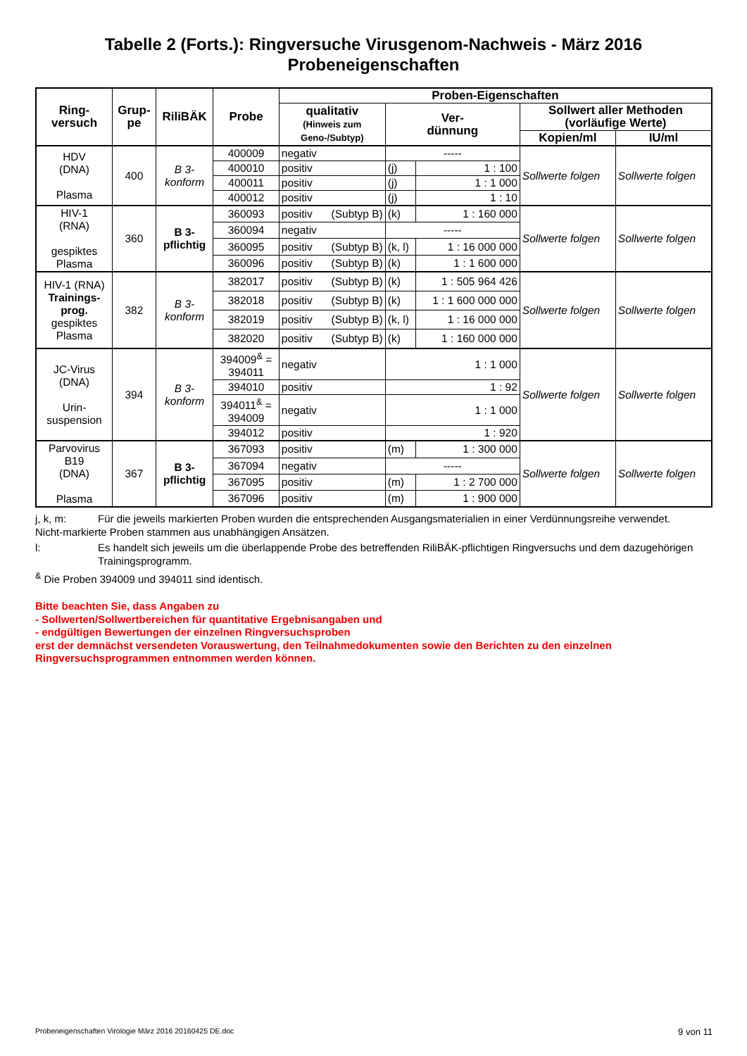Tabelle 2 (Forts.): Ringversuche Virusgenom-Nachweis - März 2016
Probeneigenschaften
| Ring- versuch | Grup- pe | RiliBÄK | Probe | Proben-Eigenschaften | | | | | |
| --- | --- | --- | --- | --- | --- | --- | --- | --- | --- |
| | | | | qualitativ (Hinweis zum Geno-/Subtyp) | | Ver- dünnung | | Sollwert aller Methoden (vorläufige Werte) | |
| | | | | | | | | Kopien/ml | IU/ml |
| HDV (DNA) Plasma | 400 | B 3- konform | 400009 | negativ | | ----- | | Sollwerte folgen | Sollwerte folgen |
| | | | 400010 | positiv | | (j) | 1 : 100 | | |
| | | | 400011 | positiv | | (j) | 1 : 1 000 | | |
| | | | 400012 | positiv | | (j) | 1 : 10 | | |
| HIV-1 (RNA) gespiktes Plasma | 360 | B 3- pflichtig | 360093 | positiv | (Subtyp B) | (k) | 1 : 160 000 | Sollwerte folgen | Sollwerte folgen |
| | | | 360094 | negativ | | ----- | | | |
| | | | 360095 | positiv | (Subtyp B) | (k, l) | 1 : 16 000 000 | | |
| | | | 360096 | positiv | (Subtyp B) | (k) | 1 : 1 600 000 | | |
| HIV-1 (RNA) Trainings- prog. gespiktes Plasma | 382 | B 3- konform | 382017 | positiv | (Subtyp B) | (k) | 1 : 505 964 426 | Sollwerte folgen | Sollwerte folgen |
| | | | 382018 | positiv | (Subtyp B) | (k) | 1 : 1 600 000 000 | | |
| | | | 382019 | positiv | (Subtyp B) | (k, l) | 1 : 16 000 000 | | |
| | | | 382020 | positiv | (Subtyp B) | (k) | 1 : 160 000 000 | | |
| JC-Virus (DNA) Urin- suspension | 394 | B 3- konform | 394009<sup>&</sup> = 394011 | negativ | | 1 : 1 000 | | Sollwerte folgen | Sollwerte folgen |
| | | | 394010 | positiv | | 1 : 92 | | | |
| | | | 394011<sup>&</sup> = 394009 | negativ | | 1 : 1 000 | | | |
| | | | 394012 | positiv | | 1 : 920 | | | |
| Parvovirus B19 (DNA) Plasma | 367 | B 3- pflichtig | 367093 | positiv | | (m) | 1 : 300 000 | Sollwerte folgen | Sollwerte folgen |
| | | | 367094 | negativ | | ----- | | | |
| | | | 367095 | positiv | | (m) | 1 : 2 700 000 | | |
| | | | 367096 | positiv | | (m) | 1 : 900 000 | | |
j, k, m: Für die jeweils markierten Proben wurden die entsprechenden Ausgangsmaterialien in einer Verdünnungsreihe verwendet.
Nicht-markierte Proben stammen aus unabhängigen Ansätzen.
l: Es handelt sich jeweils um die überlappende Probe des betreffenden RiliBÄK-pflichtigen Ringversuchs und dem dazugehörigen Trainingsprogramm.
<sup>&</sup> Die Proben 394009 und 394011 sind identisch.
Bitte beachten Sie, dass Angaben zu
- Sollwerten/Sollwertbereichen für quantitative Ergebnisangaben und
- endgültigen Bewertungen der einzelnen Ringversuchsproben
erst der demnächst versendeten Vorauswertung, den Teilnahmedokumenten sowie den Berichten zu den einzelnen Ringversuchsprogrammen entnommen werden können.
Probeneigenschaften Virologie März 2016 20160425 DE.doc 9 von 11